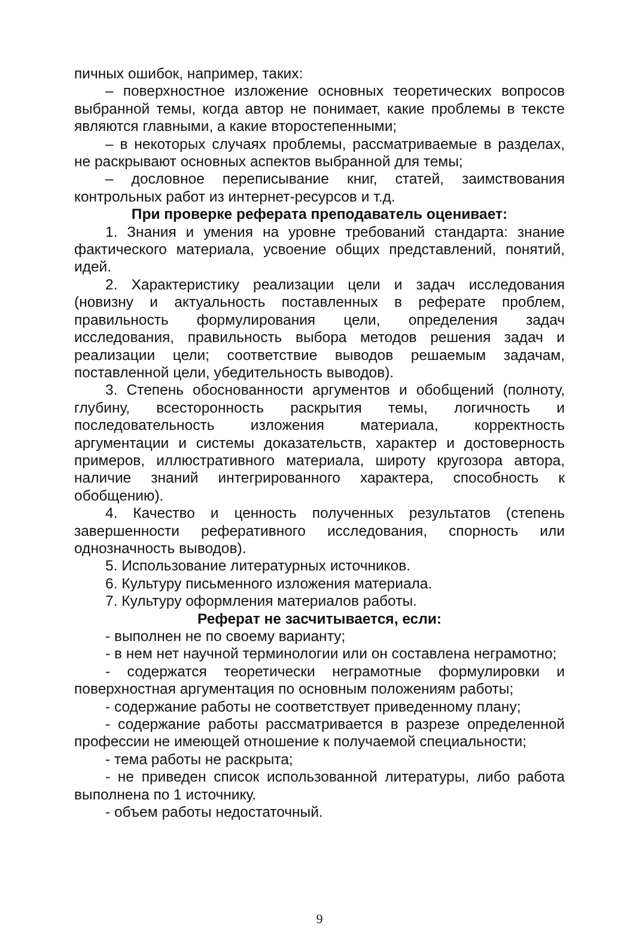пичных ошибок, например, таких:
– поверхностное изложение основных теоретических вопросов выбранной темы, когда автор не понимает, какие проблемы в тексте являются главными, а какие второстепенными;
– в некоторых случаях проблемы, рассматриваемые в разделах, не раскрывают основных аспектов выбранной для темы;
– дословное переписывание книг, статей, заимствования контрольных работ из интернет-ресурсов и т.д.
При проверке реферата преподаватель оценивает:
1. Знания и умения на уровне требований стандарта: знание фактического материала, усвоение общих представлений, понятий, идей.
2. Характеристику реализации цели и задач исследования (новизну и актуальность поставленных в реферате проблем, правильность формулирования цели, определения задач исследования, правильность выбора методов решения задач и реализации цели; соответствие выводов решаемым задачам, поставленной цели, убедительность выводов).
3. Степень обоснованности аргументов и обобщений (полноту, глубину, всесторонность раскрытия темы, логичность и последовательность изложения материала, корректность аргументации и системы доказательств, характер и достоверность примеров, иллюстративного материала, широту кругозора автора, наличие знаний интегрированного характера, способность к обобщению).
4. Качество и ценность полученных результатов (степень завершенности реферативного исследования, спорность или однозначность выводов).
5. Использование литературных источников.
6. Культуру письменного изложения материала.
7. Культуру оформления материалов работы.
Реферат не засчитывается, если:
- выполнен не по своему варианту;
- в нем нет научной терминологии или он составлена неграмотно;
- содержатся теоретически неграмотные формулировки и поверхностная аргументация по основным положениям работы;
- содержание работы не соответствует приведенному плану;
- содержание работы рассматривается в разрезе определенной профессии не имеющей отношение к получаемой специальности;
- тема работы не раскрыта;
- не приведен список использованной литературы, либо работа выполнена по 1 источнику.
- объем работы недостаточный.
9